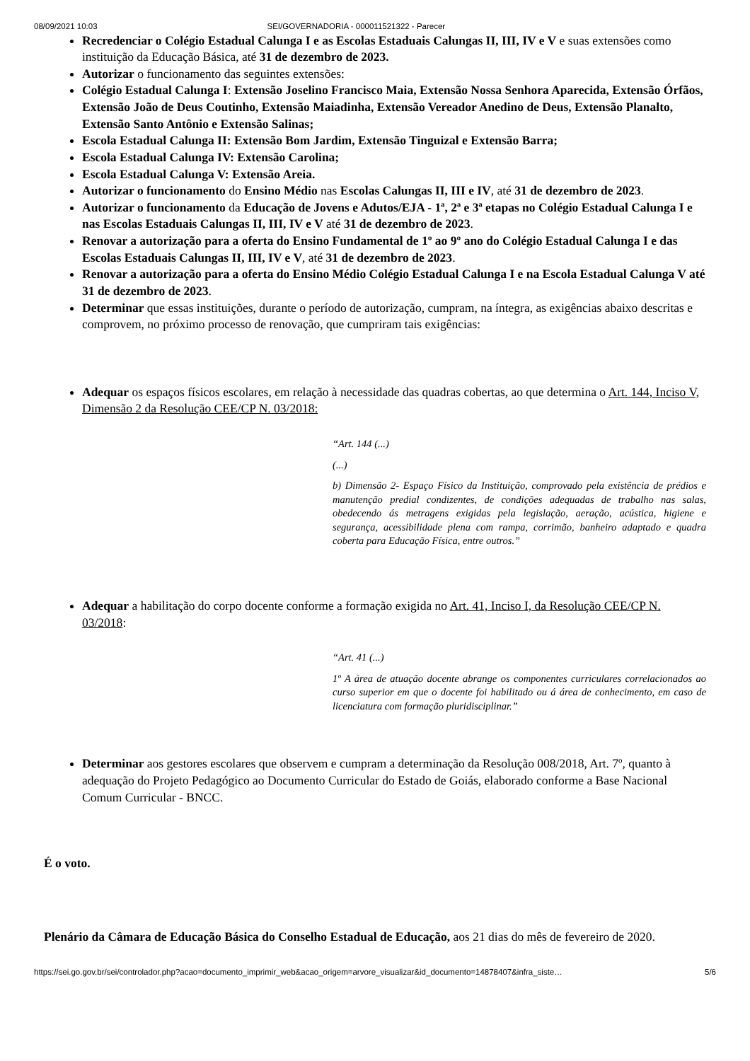08/09/2021 10:03 SEI/GOVERNADORIA - 000011521322 - Parecer
Recredenciar o Colégio Estadual Calunga I e as Escolas Estaduais Calungas II, III, IV e V e suas extensões como instituição da Educação Básica, até 31 de dezembro de 2023.
Autorizar o funcionamento das seguintes extensões:
Colégio Estadual Calunga I: Extensão Joselino Francisco Maia, Extensão Nossa Senhora Aparecida, Extensão Órfãos, Extensão João de Deus Coutinho, Extensão Maiadinha, Extensão Vereador Anedino de Deus, Extensão Planalto, Extensão Santo Antônio e Extensão Salinas;
Escola Estadual Calunga II: Extensão Bom Jardim, Extensão Tinguizal e Extensão Barra;
Escola Estadual Calunga IV: Extensão Carolina;
Escola Estadual Calunga V: Extensão Areia.
Autorizar o funcionamento do Ensino Médio nas Escolas Calungas II, III e IV, até 31 de dezembro de 2023.
Autorizar o funcionamento da Educação de Jovens e Adutos/EJA - 1ª, 2ª e 3ª etapas no Colégio Estadual Calunga I e nas Escolas Estaduais Calungas II, III, IV e V até 31 de dezembro de 2023.
Renovar a autorização para a oferta do Ensino Fundamental de 1º ao 9º ano do Colégio Estadual Calunga I e das Escolas Estaduais Calungas II, III, IV e V, até 31 de dezembro de 2023.
Renovar a autorização para a oferta do Ensino Médio Colégio Estadual Calunga I e na Escola Estadual Calunga V até 31 de dezembro de 2023.
Determinar que essas instituições, durante o período de autorização, cumpram, na íntegra, as exigências abaixo descritas e comprovem, no próximo processo de renovação, que cumpriram tais exigências:
Adequar os espaços físicos escolares, em relação à necessidade das quadras cobertas, ao que determina o Art. 144, Inciso V, Dimensão 2 da Resolução CEE/CP N. 03/2018:
“Art. 144 (...)
(...)
b) Dimensão 2- Espaço Físico da Instituição, comprovado pela existência de prédios e manutenção predial condizentes, de condições adequadas de trabalho nas salas, obedecendo ás metragens exigidas pela legislação, aeração, acústica, higiene e segurança, acessibilidade plena com rampa, corrimão, banheiro adaptado e quadra coberta para Educação Física, entre outros.”
Adequar a habilitação do corpo docente conforme a formação exigida no Art. 41, Inciso I, da Resolução CEE/CP N. 03/2018:
“Art. 41 (...)
1º A área de atuação docente abrange os componentes curriculares correlacionados ao curso superior em que o docente foi habilitado ou á área de conhecimento, em caso de licenciatura com formação pluridisciplinar.”
Determinar aos gestores escolares que observem e cumpram a determinação da Resolução 008/2018, Art. 7º, quanto à adequação do Projeto Pedagógico ao Documento Curricular do Estado de Goiás, elaborado conforme a Base Nacional Comum Curricular - BNCC.
É o voto.
Plenário da Câmara de Educação Básica do Conselho Estadual de Educação, aos 21 dias do mês de fevereiro de 2020.
https://sei.go.gov.br/sei/controlador.php?acao=documento_imprimir_web&acao_origem=arvore_visualizar&id_documento=14878407&infra_siste… 5/6